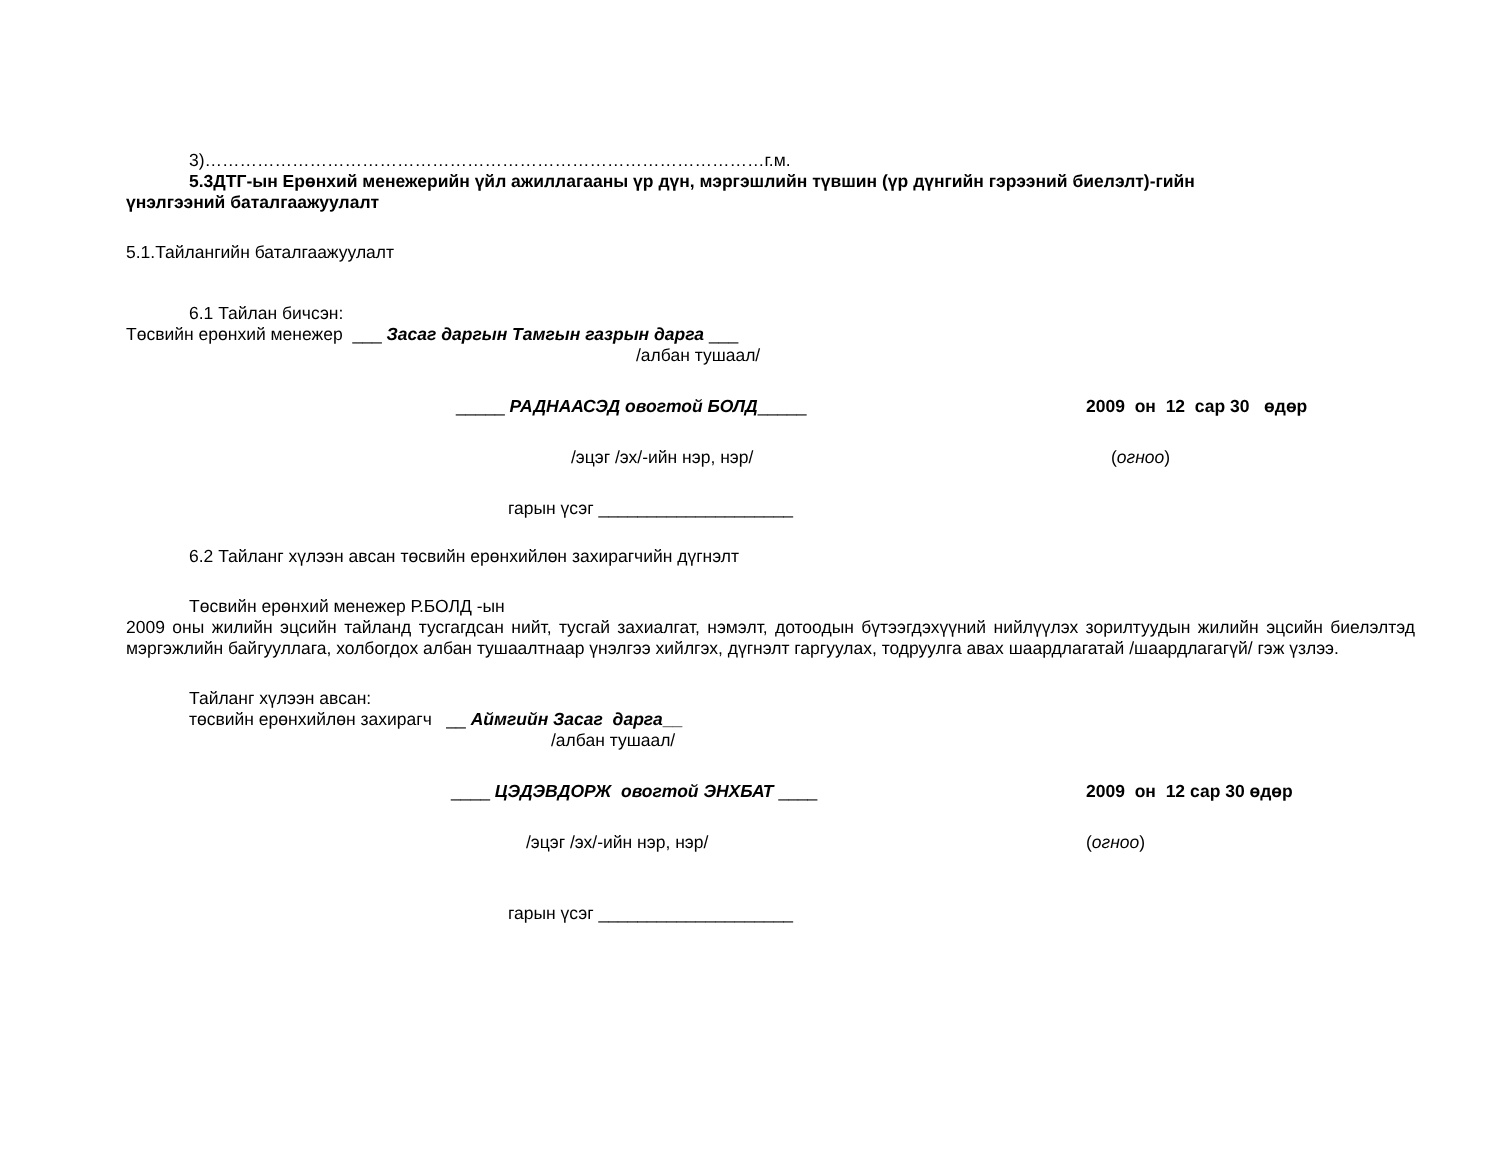3)……………………………………………………………………………………г.м.
5.3ДТГ-ын Ерөнхий менежерийн үйл ажиллагааны үр дүн, мэргэшлийн түвшин (үр дүнгийн гэрээний биелэлт)-гийн
үнэлгээний баталгаажуулалт
5.1.Тайлангийн баталгаажуулалт
6.1 Тайлан бичсэн:
Төсвийн ерөнхий менежер ___ Засаг даргын Тамгын газрын дарга ___
/албан тушаал/
_____ РАДНААСЭД овогтой БОЛД_____ 2009 он 12 сар 30 өдөр
/эцэг /эх/-ийн нэр, нэр/ (огноо)
гарын үсэг ____________________
6.2 Тайланг хүлээн авсан төсвийн ерөнхийлөн захирагчийн дүгнэлт
Төсвийн ерөнхий менежер Р.БОЛД -ын
2009 оны жилийн эцсийн тайланд тусгагдсан нийт, тусгай захиалгат, нэмэлт, дотоодын бүтээгдэхүүний нийлүүлэх зорилтуудын жилийн эцсийн биелэлтэд мэргэжлийн байгууллага, холбогдох албан тушаалтнаар үнэлгээ хийлгэх, дүгнэлт гаргуулах, тодруулга авах шаардлагатай /шаардлагагүй/ гэж үзлээ.
Тайланг хүлээн авсан:
төсвийн ерөнхийлөн захирагч __ Аймгийн Засаг дарга__
/албан тушаал/
____ ЦЭДЭВДОРЖ овогтой ЭНХБАТ ____ 2009 он 12 сар 30 өдөр
/эцэг /эх/-ийн нэр, нэр/ (огноо)
гарын үсэг ____________________